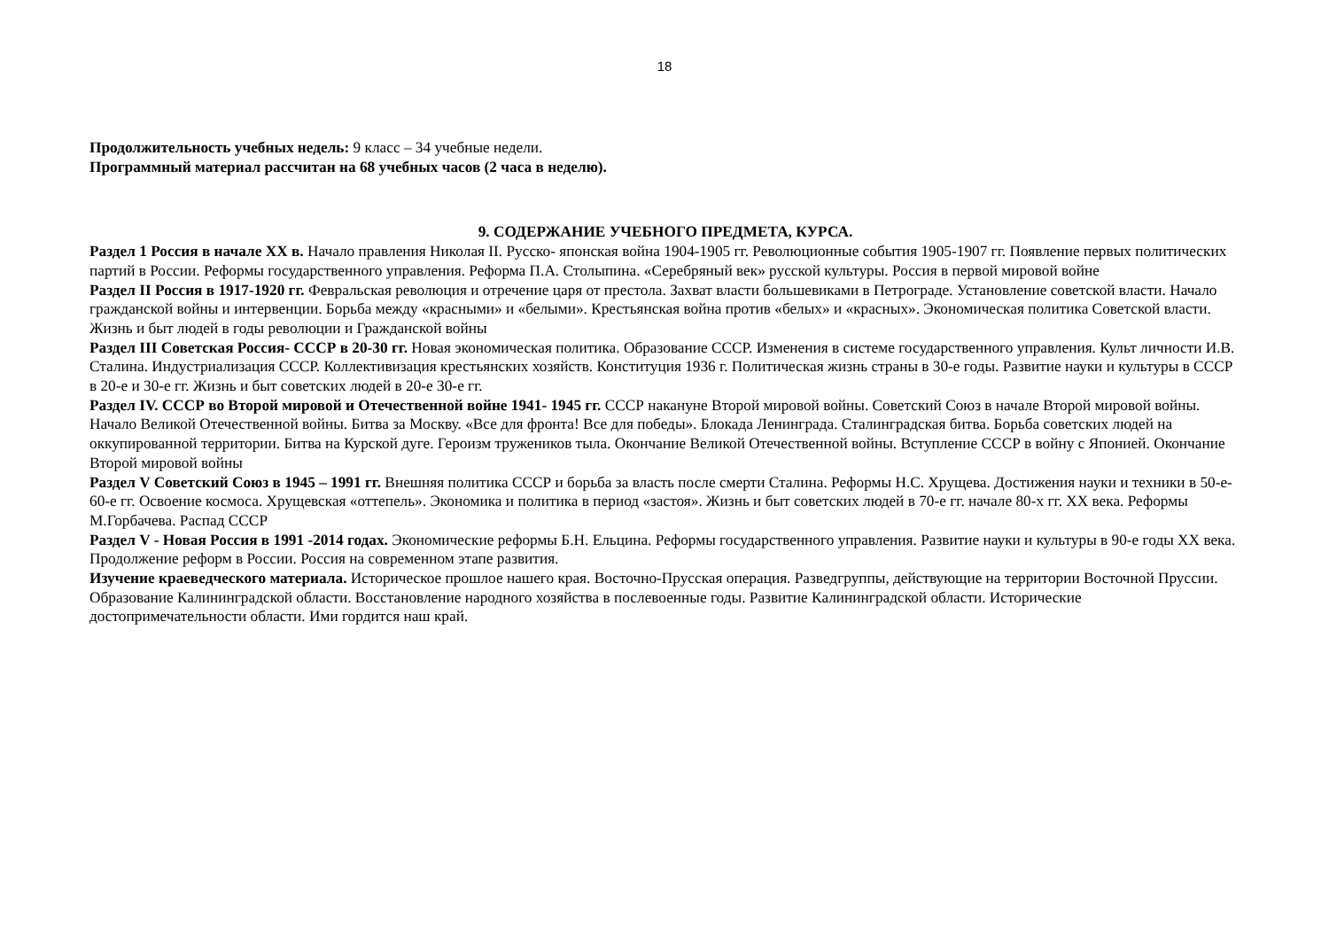18
Продолжительность учебных недель: 9 класс – 34 учебные недели.
Программный материал рассчитан на 68 учебных часов (2 часа в неделю).
9. СОДЕРЖАНИЕ УЧЕБНОГО ПРЕДМЕТА, КУРСА.
Раздел 1 Россия в начале XX в. Начало правления Николая II. Русско- японская война 1904-1905 гг. Революционные события 1905-1907 гг. Появление первых политических партий в России. Реформы государственного управления. Реформа П.А. Столыпина. «Серебряный век» русской культуры. Россия в первой мировой войне
Раздел II Россия в 1917-1920 гг. Февральская революция и отречение царя от престола. Захват власти большевиками в Петрограде. Установление советской власти. Начало гражданской войны и интервенции. Борьба между «красными» и «белыми». Крестьянская война против «белых» и «красных». Экономическая политика Советской власти. Жизнь и быт людей в годы революции и Гражданской войны
Раздел III Советская Россия- СССР в 20-30 гг. Новая экономическая политика. Образование СССР. Изменения в системе государственного управления. Культ личности И.В. Сталина. Индустриализация СССР. Коллективизация крестьянских хозяйств. Конституция 1936 г. Политическая жизнь страны в 30-е годы. Развитие науки и культуры в СССР в 20-е и 30-е гг. Жизнь и быт советских людей в 20-е 30-е гг.
Раздел IV. СССР во Второй мировой и Отечественной войне 1941- 1945 гг. СССР накануне Второй мировой войны. Советский Союз в начале Второй мировой войны. Начало Великой Отечественной войны. Битва за Москву. «Все для фронта! Все для победы». Блокада Ленинграда. Сталинградская битва. Борьба советских людей на оккупированной территории. Битва на Курской дуге. Героизм тружеников тыла. Окончание Великой Отечественной войны. Вступление СССР в войну с Японией. Окончание Второй мировой войны
Раздел V Советский Союз в 1945 – 1991 гг. Внешняя политика СССР и борьба за власть после смерти Сталина. Реформы Н.С. Хрущева. Достижения науки и техники в 50-е- 60-е гг. Освоение космоса. Хрущевская «оттепель». Экономика и политика в период «застоя». Жизнь и быт советских людей в 70-е гг. начале 80-х гг. XX века. Реформы М.Горбачева. Распад СССР
Раздел V - Новая Россия в 1991 -2014 годах. Экономические реформы Б.Н. Ельцина. Реформы государственного управления. Развитие науки и культуры в 90-е годы XX века. Продолжение реформ в России. Россия на современном этапе развития.
Изучение краеведческого материала. Историческое прошлое нашего края. Восточно-Прусская операция. Разведгруппы, действующие на территории Восточной Пруссии. Образование Калининградской области. Восстановление народного хозяйства в послевоенные годы. Развитие Калининградской области. Исторические достопримечательности области. Ими гордится наш край.